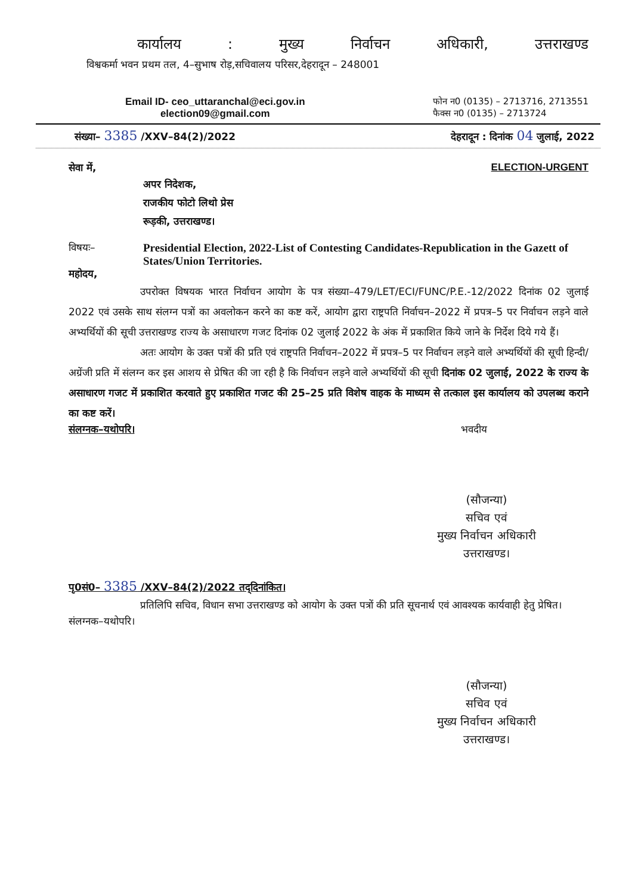कार्यालय: मुख्य निर्वाचन अधिकारी, उत्तराखण्ड
विश्वकर्मा भवन प्रथम तल, 4–सुभाष रोड़,सचिवालय परिसर,देहरादून – 248001
Email ID- ceo_uttaranchal@eci.gov.in
election09@gmail.com
फोन न0 (0135) – 2713716, 2713551
फैक्स न0 (0135) – 2713724
संख्या– 3385 /XXV–84(2)/2022 देहरादून : दिनांक 04 जुलाई, 2022
सेवा में, ELECTION-URGENT
अपर निदेशक,
राजकीय फोटो लिथो प्रेस
रूड़की, उत्तराखण्ड।
विषयः– Presidential Election, 2022-List of Contesting Candidates-Republication in the Gazett of States/Union Territories.
महोदय,
उपरोक्त विषयक भारत निर्वाचन आयोग के पत्र संख्या–479/LET/ECI/FUNC/P.E.-12/2022 दिनांक 02 जुलाई 2022 एवं उसके साथ संलग्न पत्रों का अवलोकन करने का कष्ट करें, आयोग द्वारा राष्ट्रपति निर्वाचन–2022 में प्रपत्र–5 पर निर्वाचन लड़ने वाले अभ्यर्थियों की सूची उत्तराखण्ड राज्य के असाधारण गजट दिनांक 02 जुलाई 2022 के अंक में प्रकाशित किये जाने के निर्देश दिये गये हैं।
अतः आयोग के उक्त पत्रों की प्रति एवं राष्ट्रपति निर्वाचन–2022 में प्रपत्र–5 पर निर्वाचन लड़ने वाले अभ्यर्थियों की सूची हिन्दी/अग्रेंजी प्रति में संलग्न कर इस आशय से प्रेषित की जा रही है कि निर्वाचन लड़ने वाले अभ्यर्थियों की सूची दिनांक 02 जुलाई, 2022 के राज्य के असाधारण गजट में प्रकाशित करवाते हुए प्रकाशित गजट की 25–25 प्रति विशेष वाहक के माध्यम से तत्काल इस कार्यालय को उपलब्ध कराने का कष्ट करें।
संलग्नक–यथोपरि। भवदीय
(सौजन्या)
सचिव एवं
मुख्य निर्वाचन अधिकारी
उत्तराखण्ड।
पृ0सं0– 3385 /XXV–84(2)/2022 तद्‌दिनांकित।
प्रतिलिपि सचिव, विधान सभा उत्तराखण्ड को आयोग के उक्त पत्रों की प्रति सूचनार्थ एवं आवश्यक कार्यवाही हेतु प्रेषित।
संलग्नक–यथोपरि।
(सौजन्या)
सचिव एवं
मुख्य निर्वाचन अधिकारी
उत्तराखण्ड।